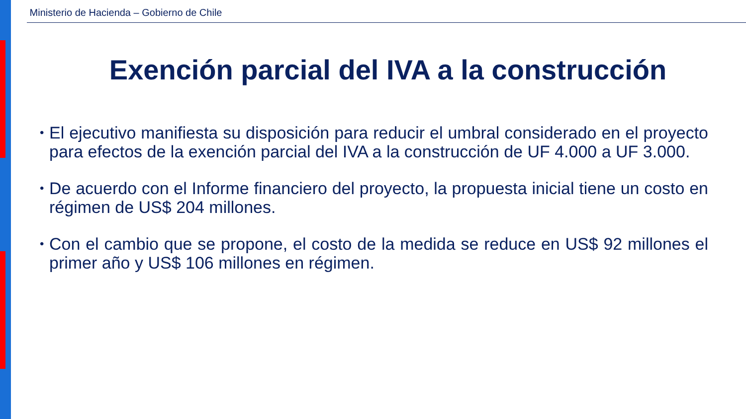Ministerio de Hacienda – Gobierno de Chile
Exención parcial del IVA a la construcción
• El ejecutivo manifiesta su disposición para reducir el umbral considerado en el proyecto para efectos de la exención parcial del IVA a la construcción de UF 4.000 a UF 3.000.
• De acuerdo con el Informe financiero del proyecto, la propuesta inicial tiene un costo en régimen de US$ 204 millones.
• Con el cambio que se propone, el costo de la medida se reduce en US$ 92 millones el primer año y US$ 106 millones en régimen.